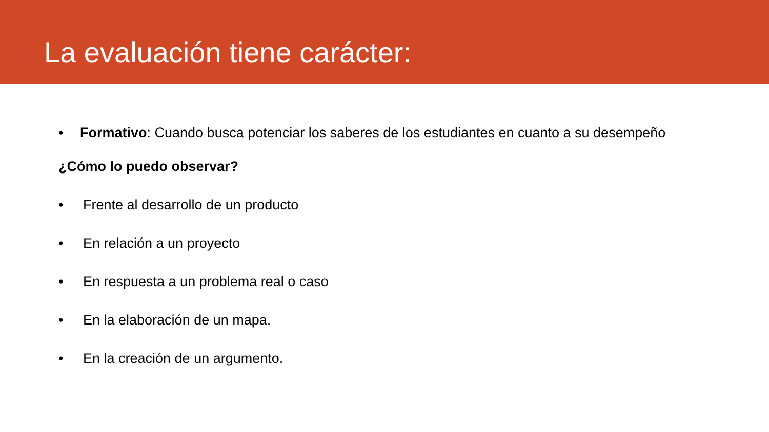La evaluación tiene carácter:
• Formativo: Cuando busca potenciar los saberes de los estudiantes en cuanto a su desempeño
¿Cómo lo puedo observar?
• Frente al desarrollo de un producto
• En relación a un proyecto
• En respuesta a un problema real o caso
• En la elaboración de un mapa.
• En la creación de un argumento.